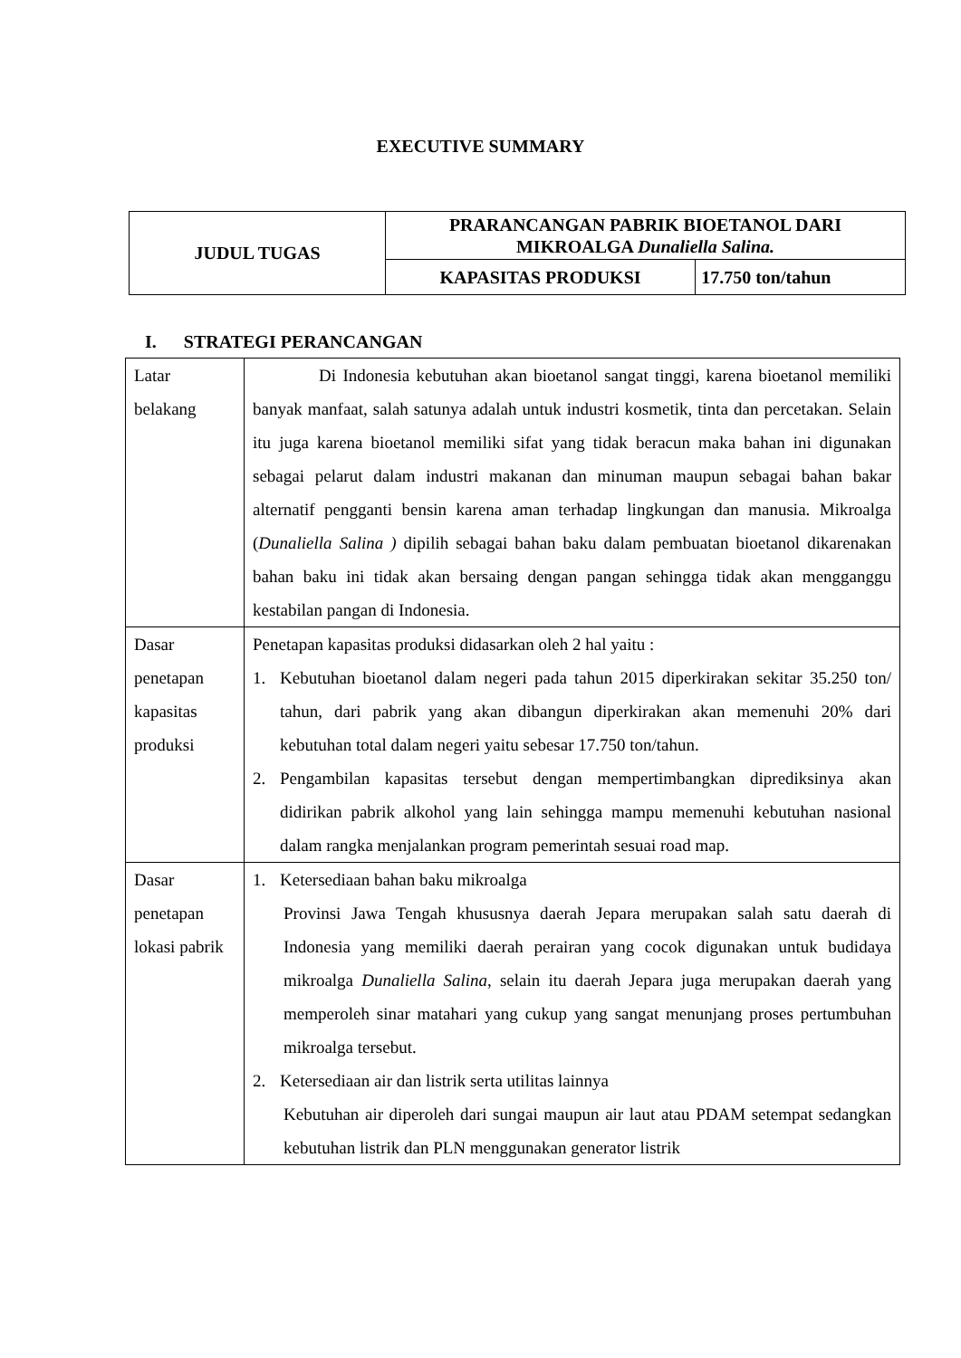EXECUTIVE SUMMARY
| JUDUL TUGAS | PRARANCANGAN PABRIK BIOETANOL DARI MIKROALGA Dunaliella Salina. | |
| | KAPASITAS PRODUKSI | 17.750 ton/tahun |
I. STRATEGI PERANCANGAN
| Latar belakang | Di Indonesia kebutuhan akan bioetanol sangat tinggi, karena bioetanol memiliki banyak manfaat, salah satunya adalah untuk industri kosmetik, tinta dan percetakan. Selain itu juga karena bioetanol memiliki sifat yang tidak beracun maka bahan ini digunakan sebagai pelarut dalam industri makanan dan minuman maupun sebagai bahan bakar alternatif pengganti bensin karena aman terhadap lingkungan dan manusia. Mikroalga ( Dunaliella Salina ) dipilih sebagai bahan baku dalam pembuatan bioetanol dikarenakan bahan baku ini tidak akan bersaing dengan pangan sehingga tidak akan mengganggu kestabilan pangan di Indonesia. |
| Dasar penetapan kapasitas produksi | Penetapan kapasitas produksi didasarkan oleh 2 hal yaitu : 1. Kebutuhan bioetanol dalam negeri pada tahun 2015 diperkirakan sekitar 35.250 ton/ tahun, dari pabrik yang akan dibangun diperkirakan akan memenuhi 20% dari kebutuhan total dalam negeri yaitu sebesar 17.750 ton/tahun. 2. Pengambilan kapasitas tersebut dengan mempertimbangkan diprediksinya akan didirikan pabrik alkohol yang lain sehingga mampu memenuhi kebutuhan nasional dalam rangka menjalankan program pemerintah sesuai road map. |
| Dasar penetapan lokasi pabrik | 1. Ketersediaan bahan baku mikroalga Provinsi Jawa Tengah khususnya daerah Jepara merupakan salah satu daerah di Indonesia yang memiliki daerah perairan yang cocok digunakan untuk budidaya mikroalga Dunaliella Salina , selain itu daerah Jepara juga merupakan daerah yang memperoleh sinar matahari yang cukup yang sangat menunjang proses pertumbuhan mikroalga tersebut. 2. Ketersediaan air dan listrik serta utilitas lainnya Kebutuhan air diperoleh dari sungai maupun air laut atau PDAM setempat sedangkan kebutuhan listrik dan PLN menggunakan generator listrik |